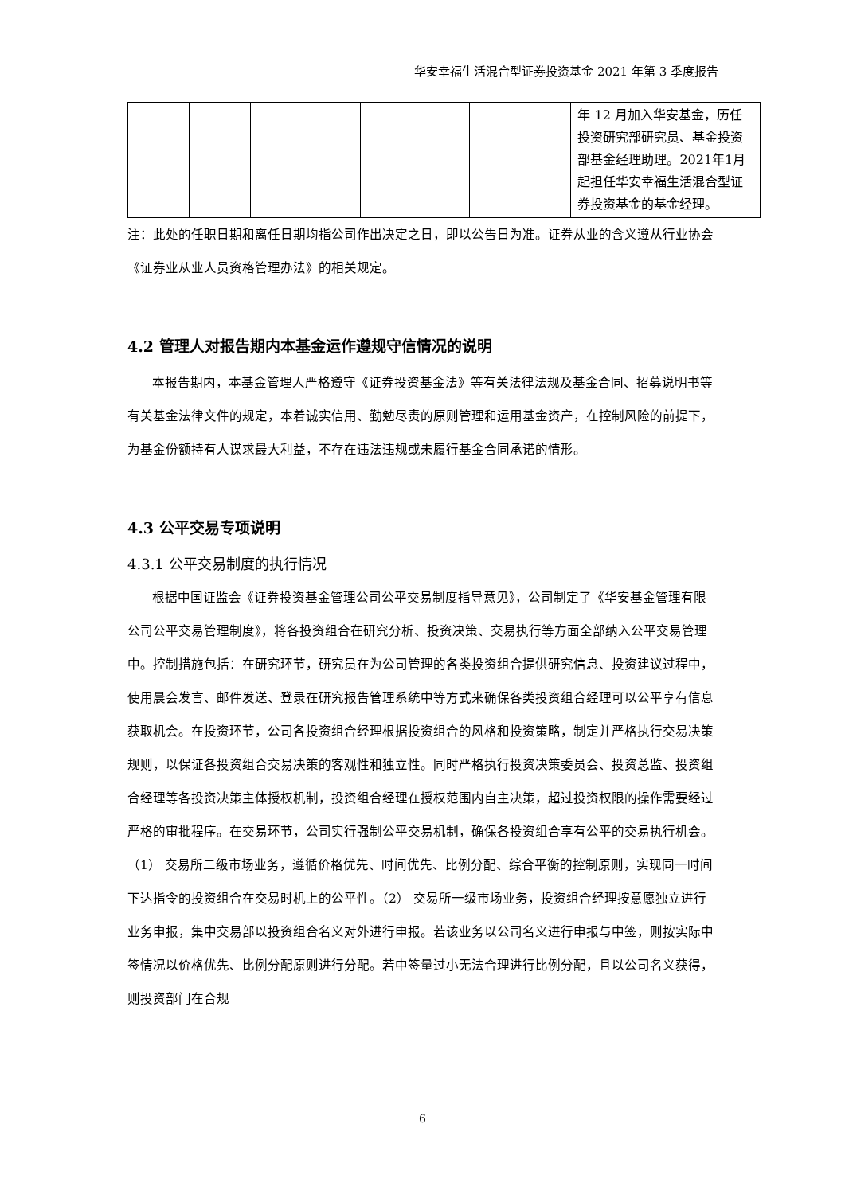华安幸福生活混合型证券投资基金 2021 年第 3 季度报告
| | | | | | 年 12 月加入华安基金，历任投资研究部研究员、基金投资部基金经理助理。2021年1月起担任华安幸福生活混合型证券投资基金的基金经理。 |
注：此处的任职日期和离任日期均指公司作出决定之日，即以公告日为准。证券从业的含义遵从行业协会《证券业从业人员资格管理办法》的相关规定。
4.2 管理人对报告期内本基金运作遵规守信情况的说明
本报告期内，本基金管理人严格遵守《证券投资基金法》等有关法律法规及基金合同、招募说明书等有关基金法律文件的规定，本着诚实信用、勤勉尽责的原则管理和运用基金资产，在控制风险的前提下，为基金份额持有人谋求最大利益，不存在违法违规或未履行基金合同承诺的情形。
4.3 公平交易专项说明
4.3.1 公平交易制度的执行情况
根据中国证监会《证券投资基金管理公司公平交易制度指导意见》，公司制定了《华安基金管理有限公司公平交易管理制度》，将各投资组合在研究分析、投资决策、交易执行等方面全部纳入公平交易管理中。控制措施包括：在研究环节，研究员在为公司管理的各类投资组合提供研究信息、投资建议过程中，使用晨会发言、邮件发送、登录在研究报告管理系统中等方式来确保各类投资组合经理可以公平享有信息获取机会。在投资环节，公司各投资组合经理根据投资组合的风格和投资策略，制定并严格执行交易决策规则，以保证各投资组合交易决策的客观性和独立性。同时严格执行投资决策委员会、投资总监、投资组合经理等各投资决策主体授权机制，投资组合经理在授权范围内自主决策，超过投资权限的操作需要经过严格的审批程序。在交易环节，公司实行强制公平交易机制，确保各投资组合享有公平的交易执行机会。（1） 交易所二级市场业务，遵循价格优先、时间优先、比例分配、综合平衡的控制原则，实现同一时间下达指令的投资组合在交易时机上的公平性。（2） 交易所一级市场业务，投资组合经理按意愿独立进行业务申报，集中交易部以投资组合名义对外进行申报。若该业务以公司名义进行申报与中签，则按实际中签情况以价格优先、比例分配原则进行分配。若中签量过小无法合理进行比例分配，且以公司名义获得，则投资部门在合规
6